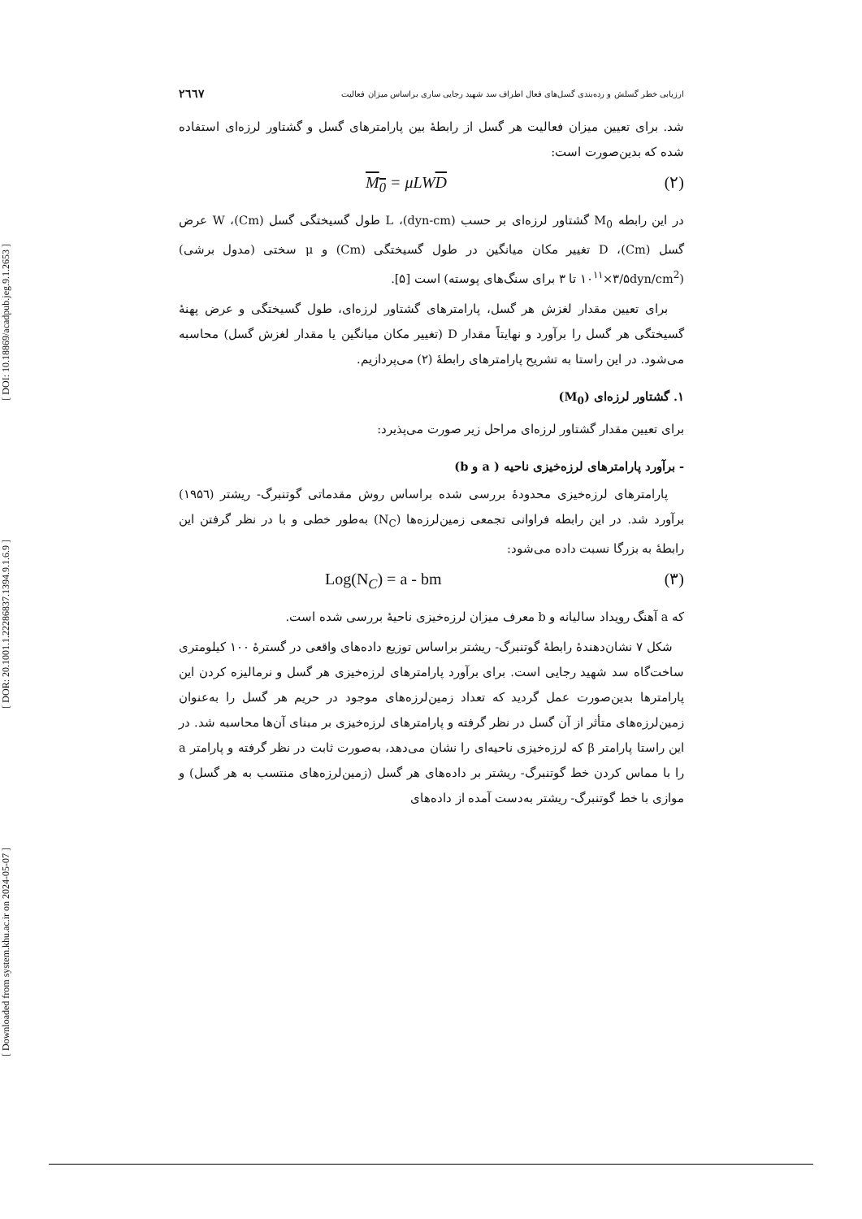[ DOI: 10.18869/acadpub.jeg.9.1.2653 ]
[ DOR: 20.1001.1.22286837.1394.9.1.6.9 ]
[ Downloaded from system.khu.ac.ir on 2024-05-07 ]
ارزیابی خطر گسلش و رده‌بندی گسل‌های فعال اطراف سد شهید رجایی ساری براساس میزان فعالیت ۲٦٦٧
شد. برای تعیین میزان فعالیت هر گسل از رابطهٔ بین پارامترهای گسل و گشتاور لرزه‌ای استفاده شده که بدین‌صورت است:
M<sub>0</sub> = μLWD (۲)
در این رابطه M<sub>0</sub> گشتاور لرزه‌ای بر حسب (dyn-cm)، L طول گسیختگی گسل (Cm)، W عرض گسل (Cm)، D تغییر مکان میانگین در طول گسیختگی (Cm) و μ سختی (مدول برشی) (dyn/cm<sup>2</sup>۳/۵×۱۰<sup>۱۱</sup> تا ۳ برای سنگ‌های پوسته) است [۵].
برای تعیین مقدار لغزش هر گسل، پارامترهای گشتاور لرزه‌ای، طول گسیختگی و عرض پهنهٔ گسیختگی هر گسل را برآورد و نهایتاً مقدار D (تغییر مکان میانگین یا مقدار لغزش گسل) محاسبه می‌شود. در این راستا به تشریح پارامترهای رابطهٔ (۲) می‌پردازیم.
۱. گشتاور لرزه‌ای (M<sub>0</sub>)
برای تعیین مقدار گشتاور لرزه‌ای مراحل زیر صورت می‌پذیرد:
- برآورد پارامترهای لرزه‌خیزی ناحیه ( a و b)
پارامترهای لرزه‌خیزی محدودهٔ بررسی شده براساس روش مقدماتی گوتنبرگ- ریشتر (۱۹۵٦) برآورد شد. در این رابطه فراوانی تجمعی زمین‌لرزه‌ها (N<sub>C</sub>) به‌طور خطی و با در نظر گرفتن این رابطهٔ به بزرگا نسبت داده می‌شود:
Log(N<sub>C</sub>) = a - bm (۳)
که a آهنگ رویداد سالیانه و b معرف میزان لرزه‌خیزی ناحیهٔ بررسی شده است.
شکل ۷ نشان‌دهندهٔ رابطهٔ گوتنبرگ- ریشتر براساس توزیع داده‌های واقعی در گسترهٔ ۱۰۰ کیلومتری ساخت‌گاه سد شهید رجایی است. برای برآورد پارامترهای لرزه‌خیزی هر گسل و نرمالیزه کردن این پارامترها بدین‌صورت عمل گردید که تعداد زمین‌لرزه‌های موجود در حریم هر گسل را به‌عنوان زمین‌لرزه‌های متأثر از آن گسل در نظر گرفته و پارامترهای لرزه‌خیزی بر مبنای آن‌ها محاسبه شد. در این راستا پارامتر β که لرزه‌خیزی ناحیه‌ای را نشان می‌دهد، به‌صورت ثابت در نظر گرفته و پارامتر a را با مماس کردن خط گوتنبرگ- ریشتر بر داده‌های هر گسل (زمین‌لرزه‌های منتسب به هر گسل) و موازی با خط گوتنبرگ- ریشتر به‌دست آمده از داده‌های